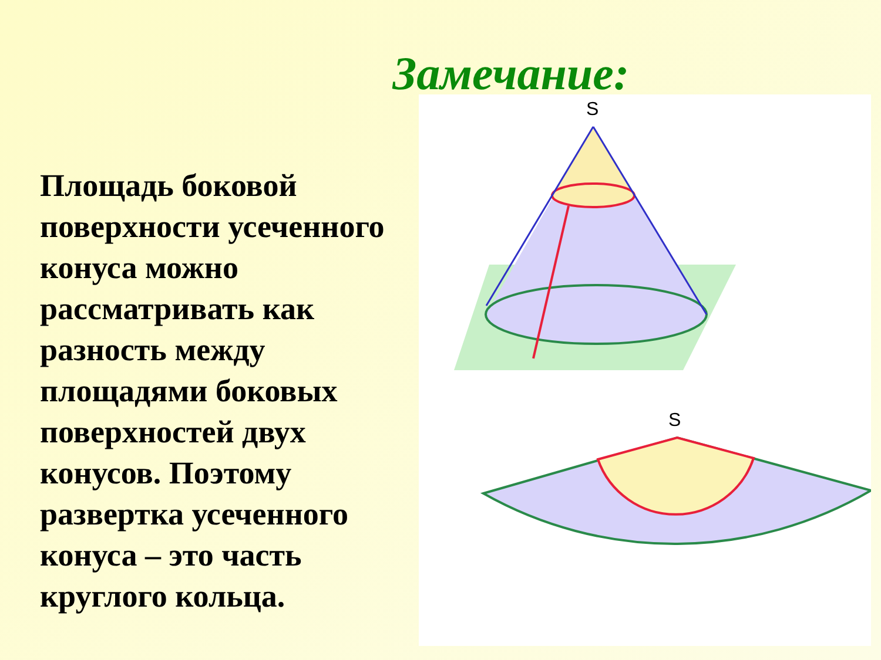Замечание:
Площадь боковой поверхности усеченного конуса можно рассматривать как разность между площадями боковых поверхностей двух конусов. Поэтому развертка усеченного конуса – это часть круглого кольца.
S
S